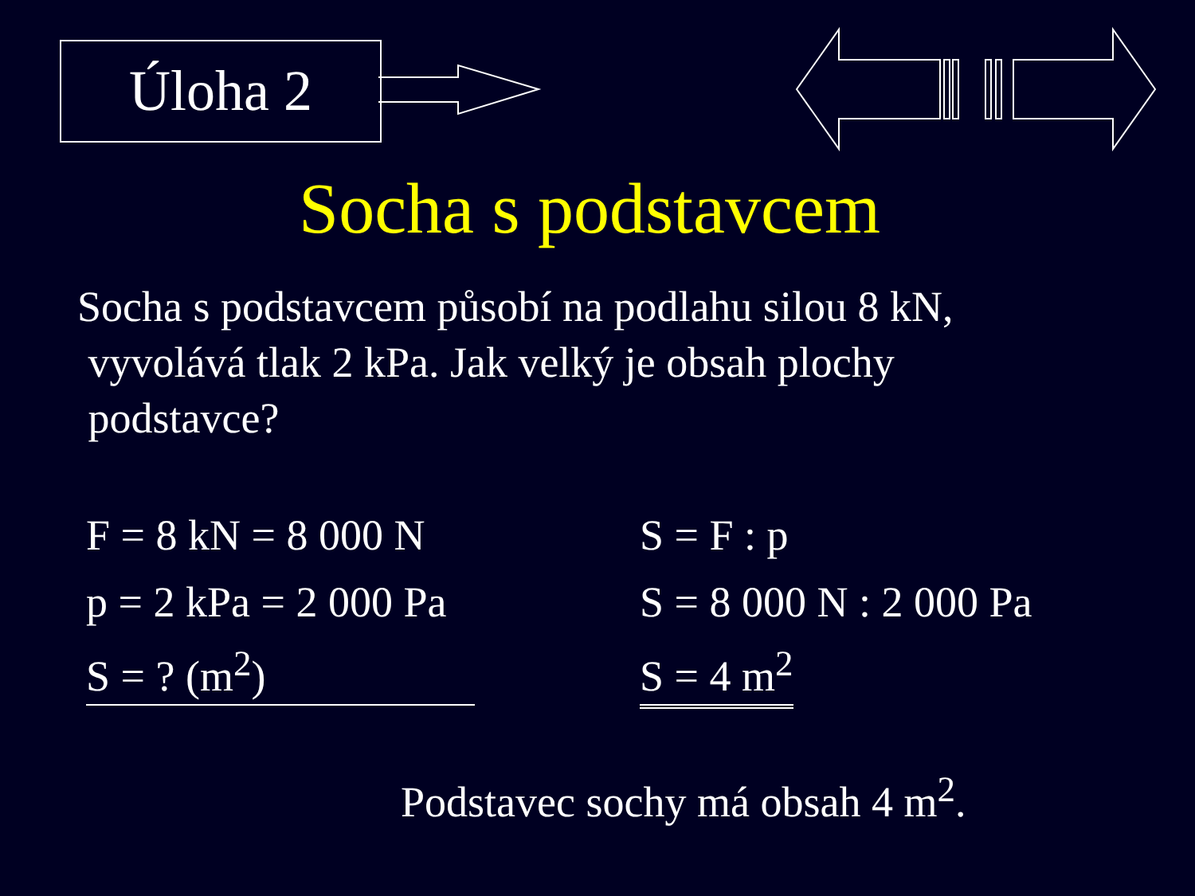Úloha 2
Socha s podstavcem
Socha s podstavcem působí na podlahu silou 8 kN,
vyvolává tlak 2 kPa. Jak velký je obsah plochy
podstavce?
F = 8 kN = 8 000 N
p = 2 kPa = 2 000 Pa
S = ? (m<sup>2</sup>)
S = F : p
S = 8 000 N : 2 000 Pa
S = 4 m<sup>2</sup>
Podstavec sochy má obsah 4 m<sup>2</sup>.